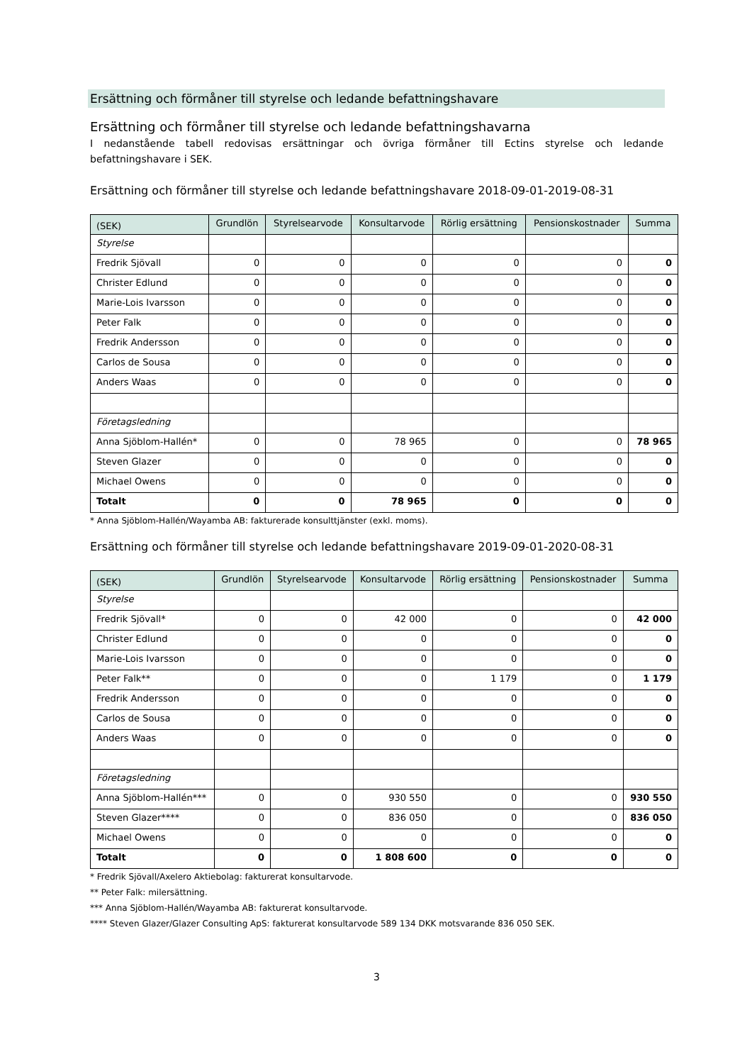Ersättning och förmåner till styrelse och ledande befattningshavare
Ersättning och förmåner till styrelse och ledande befattningshavarna
I nedanstående tabell redovisas ersättningar och övriga förmåner till Ectins styrelse och ledande befattningshavare i SEK.
Ersättning och förmåner till styrelse och ledande befattningshavare 2018-09-01-2019-08-31
| (SEK) | Grundlön | Styrelsearvode | Konsultarvode | Rörlig ersättning | Pensionskostnader | Summa |
| --- | --- | --- | --- | --- | --- | --- |
| Styrelse | | | | | | |
| Fredrik Sjövall | 0 | 0 | 0 | 0 | 0 | 0 |
| Christer Edlund | 0 | 0 | 0 | 0 | 0 | 0 |
| Marie-Lois Ivarsson | 0 | 0 | 0 | 0 | 0 | 0 |
| Peter Falk | 0 | 0 | 0 | 0 | 0 | 0 |
| Fredrik Andersson | 0 | 0 | 0 | 0 | 0 | 0 |
| Carlos de Sousa | 0 | 0 | 0 | 0 | 0 | 0 |
| Anders Waas | 0 | 0 | 0 | 0 | 0 | 0 |
| Företagsledning | | | | | | |
| Anna Sjöblom-Hallén* | 0 | 0 | 78 965 | 0 | 0 | 78 965 |
| Steven Glazer | 0 | 0 | 0 | 0 | 0 | 0 |
| Michael Owens | 0 | 0 | 0 | 0 | 0 | 0 |
| Totalt | 0 | 0 | 78 965 | 0 | 0 | 0 |
* Anna Sjöblom-Hallén/Wayamba AB: fakturerade konsulttjänster (exkl. moms).
Ersättning och förmåner till styrelse och ledande befattningshavare 2019-09-01-2020-08-31
| (SEK) | Grundlön | Styrelsearvode | Konsultarvode | Rörlig ersättning | Pensionskostnader | Summa |
| --- | --- | --- | --- | --- | --- | --- |
| Styrelse | | | | | | |
| Fredrik Sjövall* | 0 | 0 | 42 000 | 0 | 0 | 42 000 |
| Christer Edlund | 0 | 0 | 0 | 0 | 0 | 0 |
| Marie-Lois Ivarsson | 0 | 0 | 0 | 0 | 0 | 0 |
| Peter Falk** | 0 | 0 | 0 | 1 179 | 0 | 1 179 |
| Fredrik Andersson | 0 | 0 | 0 | 0 | 0 | 0 |
| Carlos de Sousa | 0 | 0 | 0 | 0 | 0 | 0 |
| Anders Waas | 0 | 0 | 0 | 0 | 0 | 0 |
| Företagsledning | | | | | | |
| Anna Sjöblom-Hallén*** | 0 | 0 | 930 550 | 0 | 0 | 930 550 |
| Steven Glazer**** | 0 | 0 | 836 050 | 0 | 0 | 836 050 |
| Michael Owens | 0 | 0 | 0 | 0 | 0 | 0 |
| Totalt | 0 | 0 | 1 808 600 | 0 | 0 | 0 |
* Fredrik Sjövall/Axelero Aktiebolag: fakturerat konsultarvode.
** Peter Falk: milersättning.
*** Anna Sjöblom-Hallén/Wayamba AB: fakturerat konsultarvode.
**** Steven Glazer/Glazer Consulting ApS: fakturerat konsultarvode 589 134 DKK motsvarande 836 050 SEK.
3